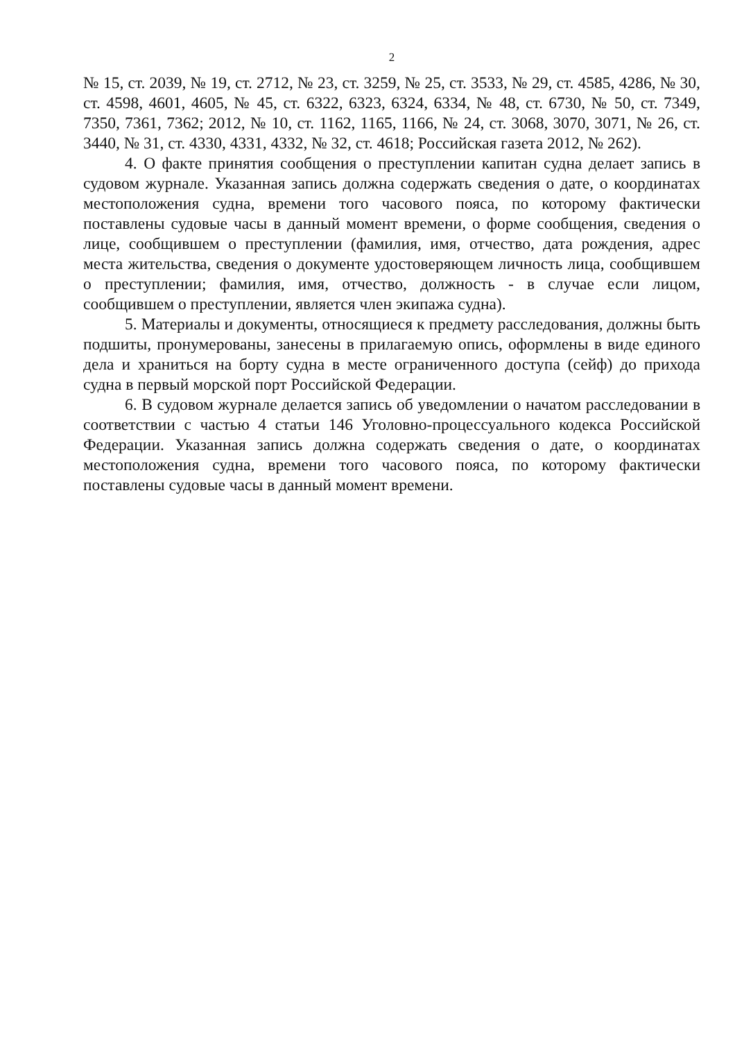2
№ 15, ст. 2039, № 19, ст. 2712, № 23, ст. 3259, № 25, ст. 3533, № 29, ст. 4585, 4286, № 30, ст. 4598, 4601, 4605, № 45, ст. 6322, 6323, 6324, 6334, № 48, ст. 6730, № 50, ст. 7349, 7350, 7361, 7362; 2012, № 10, ст. 1162, 1165, 1166, № 24, ст. 3068, 3070, 3071, № 26, ст. 3440, № 31, ст. 4330, 4331, 4332, № 32, ст. 4618; Российская газета 2012, № 262).
4. О факте принятия сообщения о преступлении капитан судна делает запись в судовом журнале. Указанная запись должна содержать сведения о дате, о координатах местоположения судна, времени того часового пояса, по которому фактически поставлены судовые часы в данный момент времени, о форме сообщения, сведения о лице, сообщившем о преступлении (фамилия, имя, отчество, дата рождения, адрес места жительства, сведения о документе удостоверяющем личность лица, сообщившем о преступлении; фамилия, имя, отчество, должность - в случае если лицом, сообщившем о преступлении, является член экипажа судна).
5. Материалы и документы, относящиеся к предмету расследования, должны быть подшиты, пронумерованы, занесены в прилагаемую опись, оформлены в виде единого дела и храниться на борту судна в месте ограниченного доступа (сейф) до прихода судна в первый морской порт Российской Федерации.
6. В судовом журнале делается запись об уведомлении о начатом расследовании в соответствии с частью 4 статьи 146 Уголовно-процессуального кодекса Российской Федерации. Указанная запись должна содержать сведения о дате, о координатах местоположения судна, времени того часового пояса, по которому фактически поставлены судовые часы в данный момент времени.